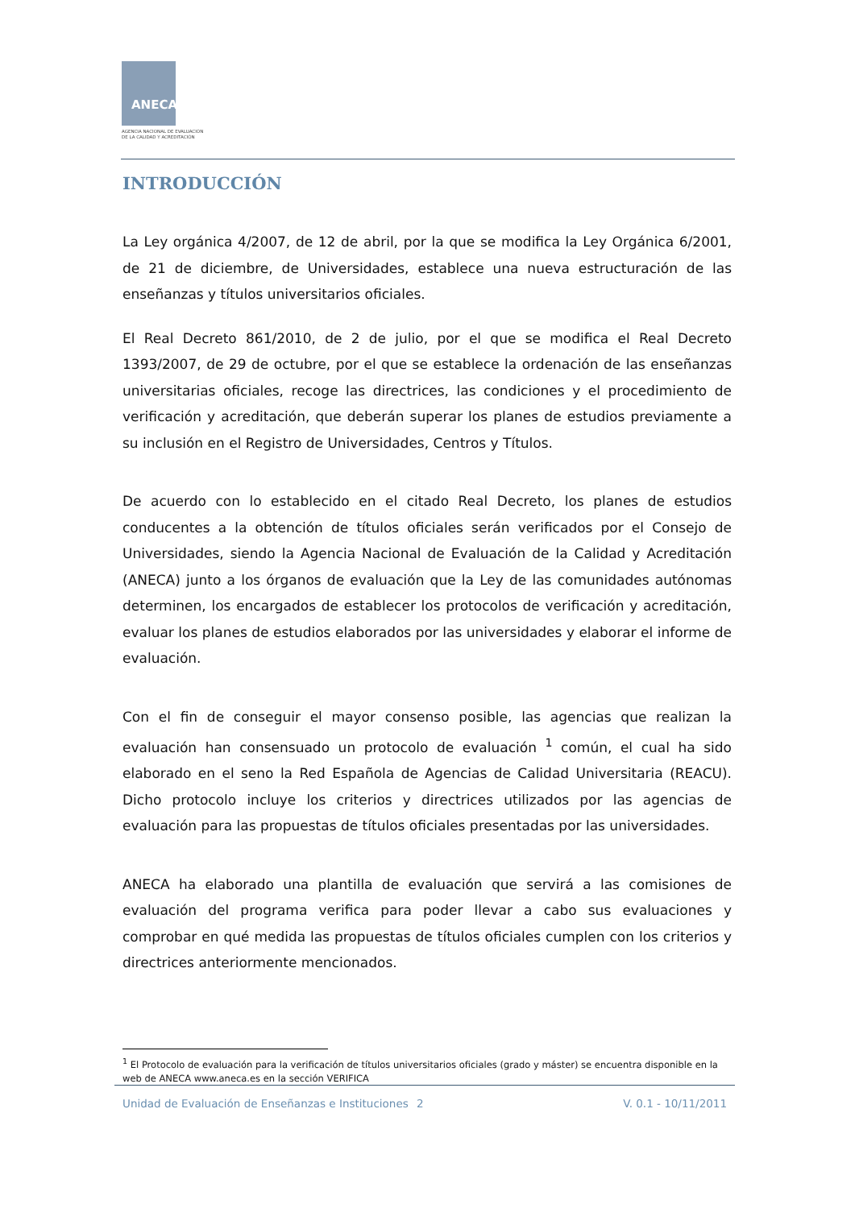ANECA
AGENCIA NACIONAL DE EVALUACIÓN
DE LA CALIDAD Y ACREDITACIÓN
INTRODUCCIÓN
La Ley orgánica 4/2007, de 12 de abril, por la que se modifica la Ley Orgánica 6/2001, de 21 de diciembre, de Universidades, establece una nueva estructuración de las enseñanzas y títulos universitarios oficiales.
El Real Decreto 861/2010, de 2 de julio, por el que se modifica el Real Decreto 1393/2007, de 29 de octubre, por el que se establece la ordenación de las enseñanzas universitarias oficiales, recoge las directrices, las condiciones y el procedimiento de verificación y acreditación, que deberán superar los planes de estudios previamente a su inclusión en el Registro de Universidades, Centros y Títulos.
De acuerdo con lo establecido en el citado Real Decreto, los planes de estudios conducentes a la obtención de títulos oficiales serán verificados por el Consejo de Universidades, siendo la Agencia Nacional de Evaluación de la Calidad y Acreditación (ANECA) junto a los órganos de evaluación que la Ley de las comunidades autónomas determinen, los encargados de establecer los protocolos de verificación y acreditación, evaluar los planes de estudios elaborados por las universidades y elaborar el informe de evaluación.
Con el fin de conseguir el mayor consenso posible, las agencias que realizan la evaluación han consensuado un protocolo de evaluación <sup>1</sup> común, el cual ha sido elaborado en el seno la Red Española de Agencias de Calidad Universitaria (REACU). Dicho protocolo incluye los criterios y directrices utilizados por las agencias de evaluación para las propuestas de títulos oficiales presentadas por las universidades.
ANECA ha elaborado una plantilla de evaluación que servirá a las comisiones de evaluación del programa verifica para poder llevar a cabo sus evaluaciones y comprobar en qué medida las propuestas de títulos oficiales cumplen con los criterios y directrices anteriormente mencionados.
<sup>1</sup> El Protocolo de evaluación para la verificación de títulos universitarios oficiales (grado y máster) se encuentra disponible en la web de ANECA www.aneca.es en la sección VERIFICA
Unidad de Evaluación de Enseñanzas e Instituciones
2 V. 0.1 - 10/11/2011